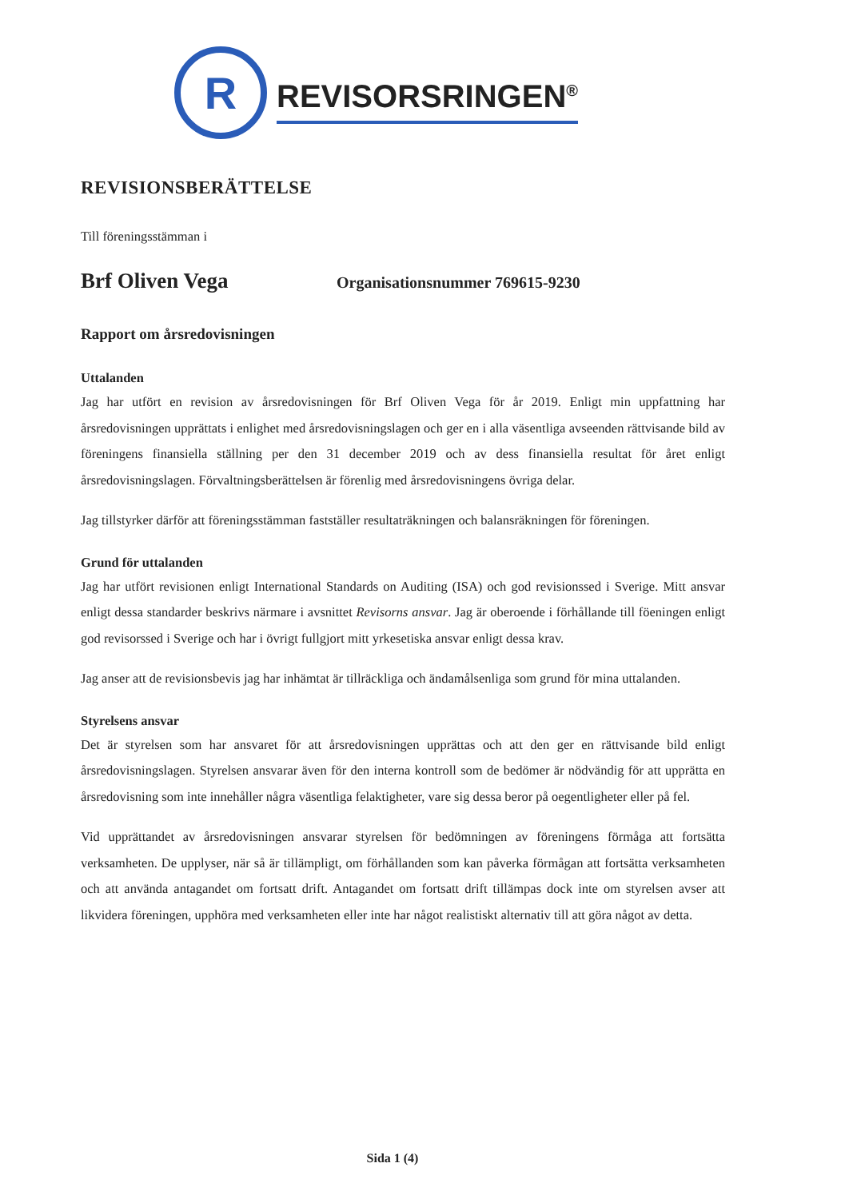R
REVISORSRINGEN<sup>®</sup>
REVISIONSBERÄTTELSE
Till föreningsstämman i
Brf Oliven Vega Organisationsnummer 769615-9230
Rapport om årsredovisningen
Uttalanden
Jag har utfört en revision av årsredovisningen för Brf Oliven Vega för år 2019. Enligt min uppfattning har årsredovisningen upprättats i enlighet med årsredovisningslagen och ger en i alla väsentliga avseenden rättvisande bild av föreningens finansiella ställning per den 31 december 2019 och av dess finansiella resultat för året enligt årsredovisningslagen. Förvaltningsberättelsen är förenlig med årsredovisningens övriga delar.
Jag tillstyrker därför att föreningsstämman fastställer resultaträkningen och balansräkningen för föreningen.
Grund för uttalanden
Jag har utfört revisionen enligt International Standards on Auditing (ISA) och god revisionssed i Sverige. Mitt ansvar enligt dessa standarder beskrivs närmare i avsnittet Revisorns ansvar. Jag är oberoende i förhållande till föeningen enligt god revisorssed i Sverige och har i övrigt fullgjort mitt yrkesetiska ansvar enligt dessa krav.
Jag anser att de revisionsbevis jag har inhämtat är tillräckliga och ändamålsenliga som grund för mina uttalanden.
Styrelsens ansvar
Det är styrelsen som har ansvaret för att årsredovisningen upprättas och att den ger en rättvisande bild enligt årsredovisningslagen. Styrelsen ansvarar även för den interna kontroll som de bedömer är nödvändig för att upprätta en årsredovisning som inte innehåller några väsentliga felaktigheter, vare sig dessa beror på oegentligheter eller på fel.
Vid upprättandet av årsredovisningen ansvarar styrelsen för bedömningen av föreningens förmåga att fortsätta verksamheten. De upplyser, när så är tillämpligt, om förhållanden som kan påverka förmågan att fortsätta verksamheten och att använda antagandet om fortsatt drift. Antagandet om fortsatt drift tillämpas dock inte om styrelsen avser att likvidera föreningen, upphöra med verksamheten eller inte har något realistiskt alternativ till att göra något av detta.
Sida 1 (4)